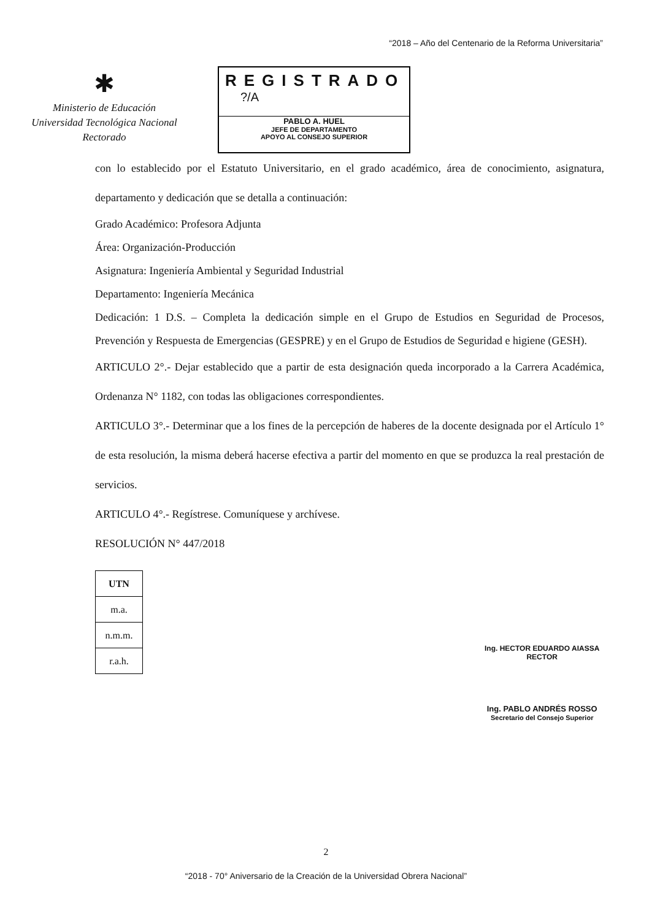“2018 – Año del Centenario de la Reforma Universitaria”
✱
Ministerio de Educación
Universidad Tecnológica Nacional
Rectorado
REGISTRADO
?/A
PABLO A. HUEL
JEFE DE DEPARTAMENTO
APOYO AL CONSEJO SUPERIOR
con lo establecido por el Estatuto Universitario, en el grado académico, área de conocimiento, asignatura, departamento y dedicación que se detalla a continuación:
Grado Académico: Profesora Adjunta
Área: Organización-Producción
Asignatura: Ingeniería Ambiental y Seguridad Industrial
Departamento: Ingeniería Mecánica
Dedicación: 1 D.S. – Completa la dedicación simple en el Grupo de Estudios en Seguridad de Procesos, Prevención y Respuesta de Emergencias (GESPRE) y en el Grupo de Estudios de Seguridad e higiene (GESH).
ARTICULO 2°.- Dejar establecido que a partir de esta designación queda incorporado a la Carrera Académica, Ordenanza N° 1182, con todas las obligaciones correspondientes.
ARTICULO 3°.- Determinar que a los fines de la percepción de haberes de la docente designada por el Artículo 1° de esta resolución, la misma deberá hacerse efectiva a partir del momento en que se produzca la real prestación de servicios.
ARTICULO 4°.- Regístrese. Comuníquese y archívese.
RESOLUCIÓN N° 447/2018
| UTN |
| m.a. |
| n.m.m. |
| r.a.h. |
Ing. HECTOR EDUARDO AIASSA
RECTOR
Ing. PABLO ANDRÉS ROSSO
Secretario del Consejo Superior
2
“2018 - 70° Aniversario de la Creación de la Universidad Obrera Nacional”